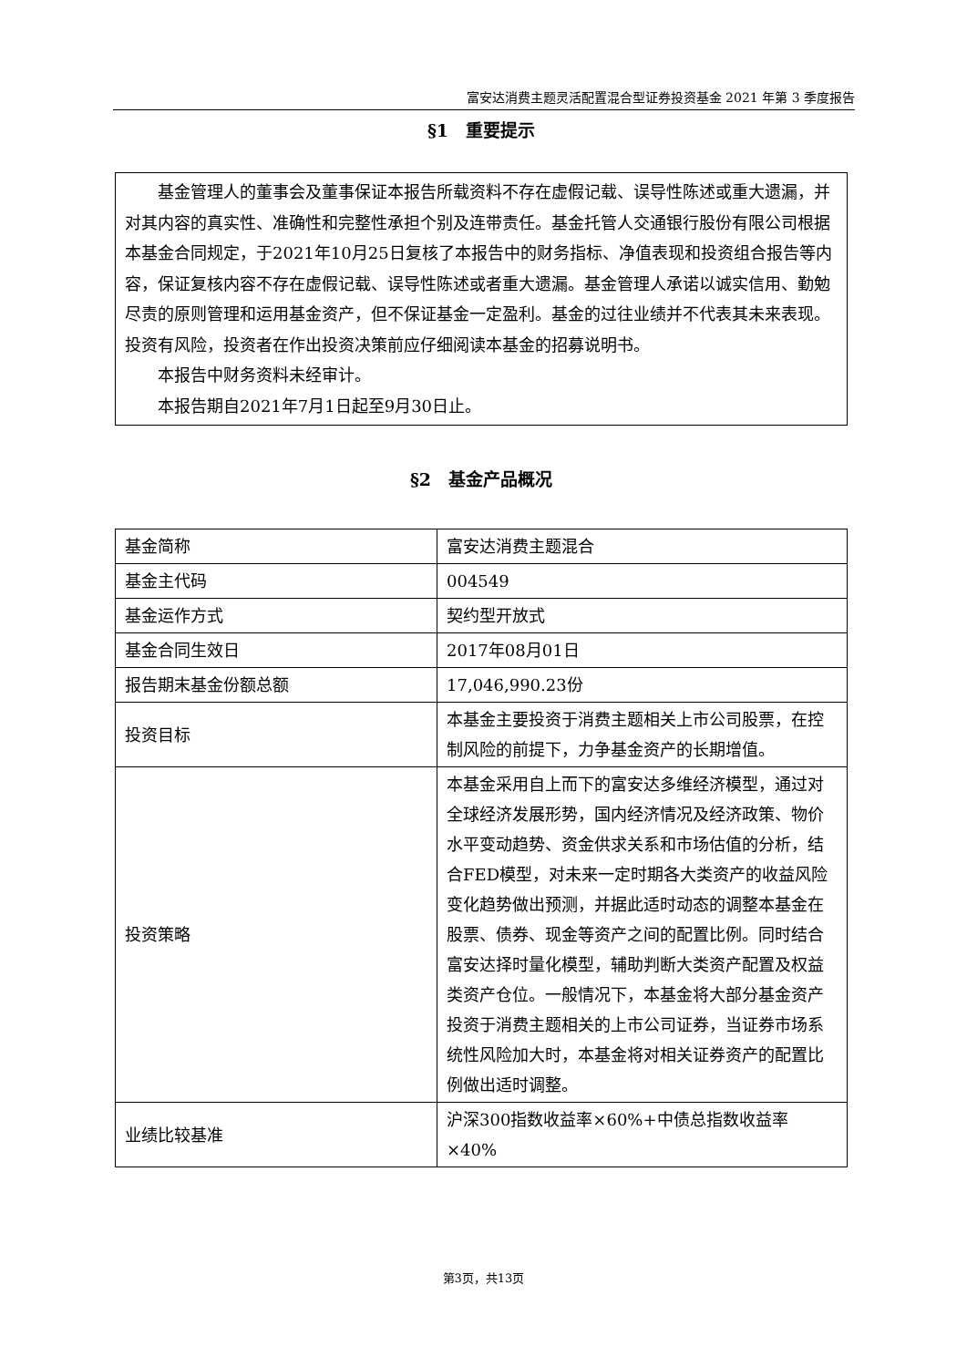富安达消费主题灵活配置混合型证券投资基金 2021 年第 3 季度报告
§1　重要提示
基金管理人的董事会及董事保证本报告所载资料不存在虚假记载、误导性陈述或重大遗漏，并对其内容的真实性、准确性和完整性承担个别及连带责任。基金托管人交通银行股份有限公司根据本基金合同规定，于2021年10月25日复核了本报告中的财务指标、净值表现和投资组合报告等内容，保证复核内容不存在虚假记载、误导性陈述或者重大遗漏。基金管理人承诺以诚实信用、勤勉尽责的原则管理和运用基金资产，但不保证基金一定盈利。基金的过往业绩并不代表其未来表现。投资有风险，投资者在作出投资决策前应仔细阅读本基金的招募说明书。
本报告中财务资料未经审计。
本报告期自2021年7月1日起至9月30日止。
§2　基金产品概况
| 基金简称 | 富安达消费主题混合 |
| 基金主代码 | 004549 |
| 基金运作方式 | 契约型开放式 |
| 基金合同生效日 | 2017年08月01日 |
| 报告期末基金份额总额 | 17,046,990.23份 |
| 投资目标 | 本基金主要投资于消费主题相关上市公司股票，在控制风险的前提下，力争基金资产的长期增值。 |
| 投资策略 | 本基金采用自上而下的富安达多维经济模型，通过对全球经济发展形势，国内经济情况及经济政策、物价水平变动趋势、资金供求关系和市场估值的分析，结合FED模型，对未来一定时期各大类资产的收益风险变化趋势做出预测，并据此适时动态的调整本基金在股票、债券、现金等资产之间的配置比例。同时结合富安达择时量化模型，辅助判断大类资产配置及权益类资产仓位。一般情况下，本基金将大部分基金资产投资于消费主题相关的上市公司证券，当证券市场系统性风险加大时，本基金将对相关证券资产的配置比例做出适时调整。 |
| 业绩比较基准 | 沪深300指数收益率×60%+中债总指数收益率×40% |
第3页，共13页